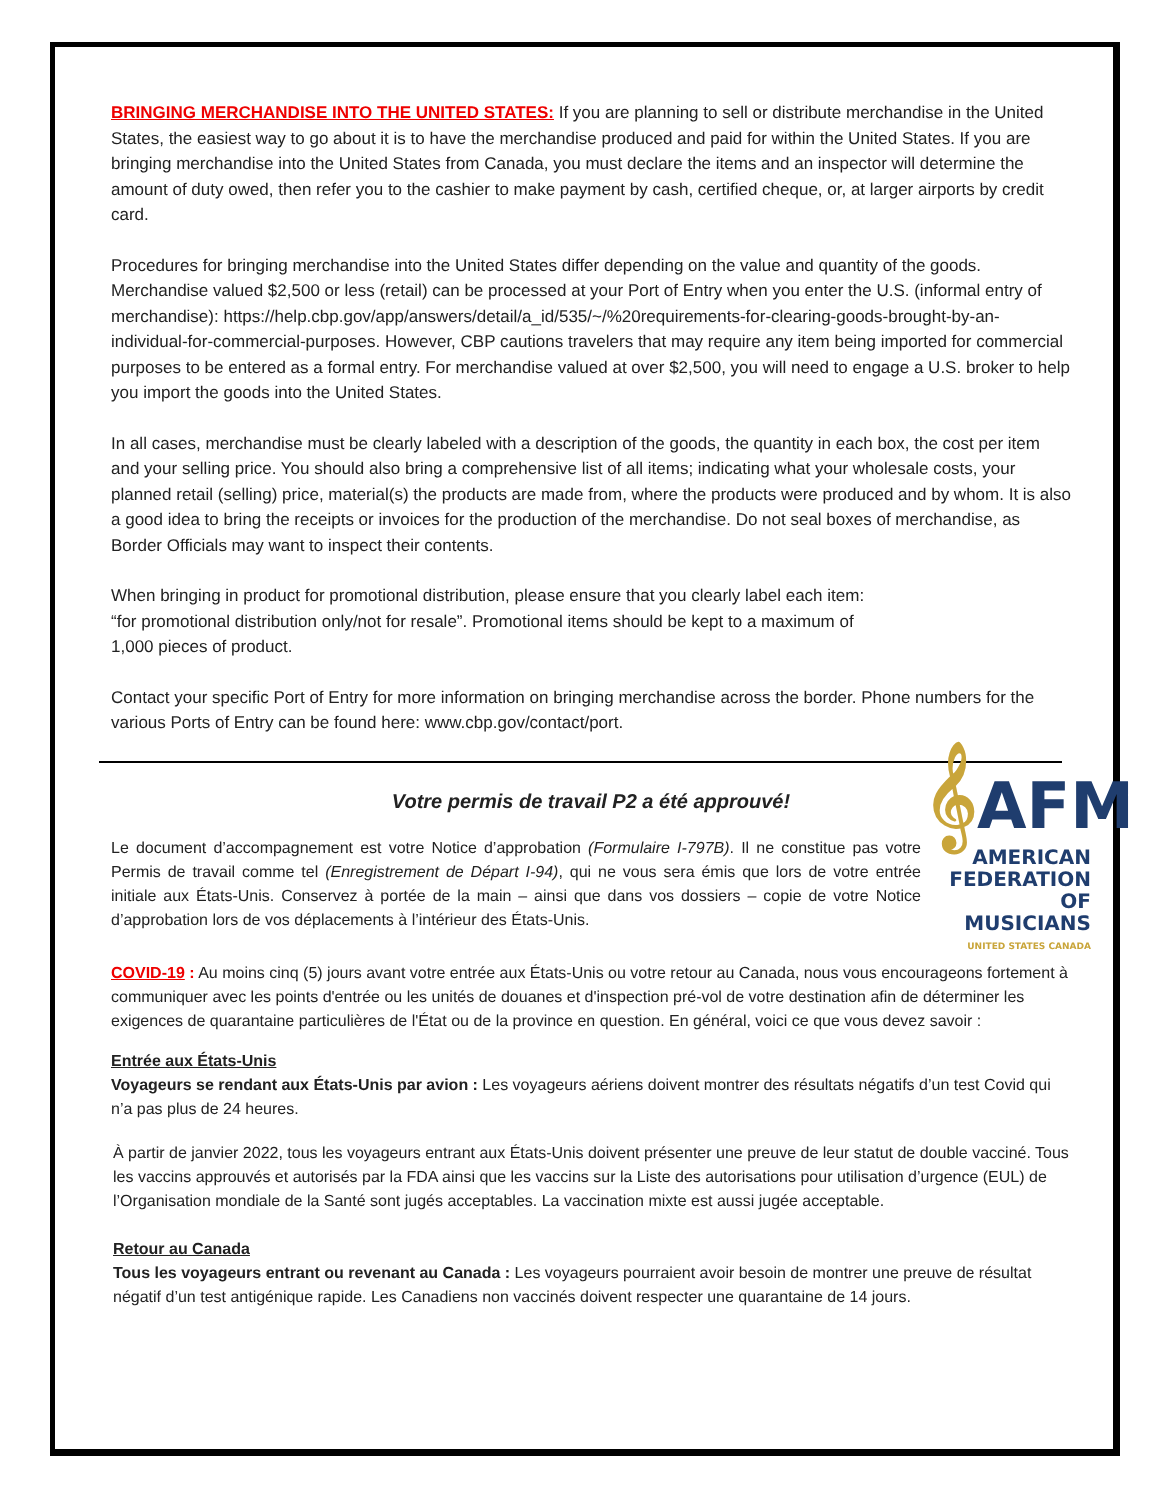BRINGING MERCHANDISE INTO THE UNITED STATES: If you are planning to sell or distribute merchandise in the United States, the easiest way to go about it is to have the merchandise produced and paid for within the United States. If you are bringing merchandise into the United States from Canada, you must declare the items and an inspector will determine the amount of duty owed, then refer you to the cashier to make payment by cash, certified cheque, or, at larger airports by credit card.
Procedures for bringing merchandise into the United States differ depending on the value and quantity of the goods. Merchandise valued $2,500 or less (retail) can be processed at your Port of Entry when you enter the U.S. (informal entry of merchandise): https://help.cbp.gov/app/answers/detail/a_id/535/~/%20requirements-for-clearing-goods-brought-by-an-individual-for-commercial-purposes. However, CBP cautions travelers that may require any item being imported for commercial purposes to be entered as a formal entry. For merchandise valued at over $2,500, you will need to engage a U.S. broker to help you import the goods into the United States.
In all cases, merchandise must be clearly labeled with a description of the goods, the quantity in each box, the cost per item and your selling price. You should also bring a comprehensive list of all items; indicating what your wholesale costs, your planned retail (selling) price, material(s) the products are made from, where the products were produced and by whom. It is also a good idea to bring the receipts or invoices for the production of the merchandise. Do not seal boxes of merchandise, as Border Officials may want to inspect their contents.
When bringing in product for promotional distribution, please ensure that you clearly label each item:
“for promotional distribution only/not for resale”. Promotional items should be kept to a maximum of
1,000 pieces of product.
Contact your specific Port of Entry for more information on bringing merchandise across the border. Phone numbers for the various Ports of Entry can be found here: www.cbp.gov/contact/port.
Votre permis de travail P2 a été approuvé!
𝄞AFM
AMERICAN
FEDERATION
OF MUSICIANS
UNITED STATES CANADA
Le document d’accompagnement est votre Notice d’approbation (Formulaire I-797B). Il ne constitue pas votre Permis de travail comme tel (Enregistrement de Départ I-94), qui ne vous sera émis que lors de votre entrée initiale aux États-Unis. Conservez à portée de la main – ainsi que dans vos dossiers – copie de votre Notice d’approbation lors de vos déplacements à l’intérieur des États-Unis.
COVID-19 : Au moins cinq (5) jours avant votre entrée aux États-Unis ou votre retour au Canada, nous vous encourageons fortement à communiquer avec les points d'entrée ou les unités de douanes et d'inspection pré-vol de votre destination afin de déterminer les exigences de quarantaine particulières de l'État ou de la province en question. En général, voici ce que vous devez savoir :
Entrée aux États-Unis
Voyageurs se rendant aux États-Unis par avion : Les voyageurs aériens doivent montrer des résultats négatifs d’un test Covid qui n’a pas plus de 24 heures.
À partir de janvier 2022, tous les voyageurs entrant aux États-Unis doivent présenter une preuve de leur statut de double vacciné. Tous les vaccins approuvés et autorisés par la FDA ainsi que les vaccins sur la Liste des autorisations pour utilisation d’urgence (EUL) de l’Organisation mondiale de la Santé sont jugés acceptables. La vaccination mixte est aussi jugée acceptable.
Retour au Canada
Tous les voyageurs entrant ou revenant au Canada : Les voyageurs pourraient avoir besoin de montrer une preuve de résultat négatif d’un test antigénique rapide. Les Canadiens non vaccinés doivent respecter une quarantaine de 14 jours.